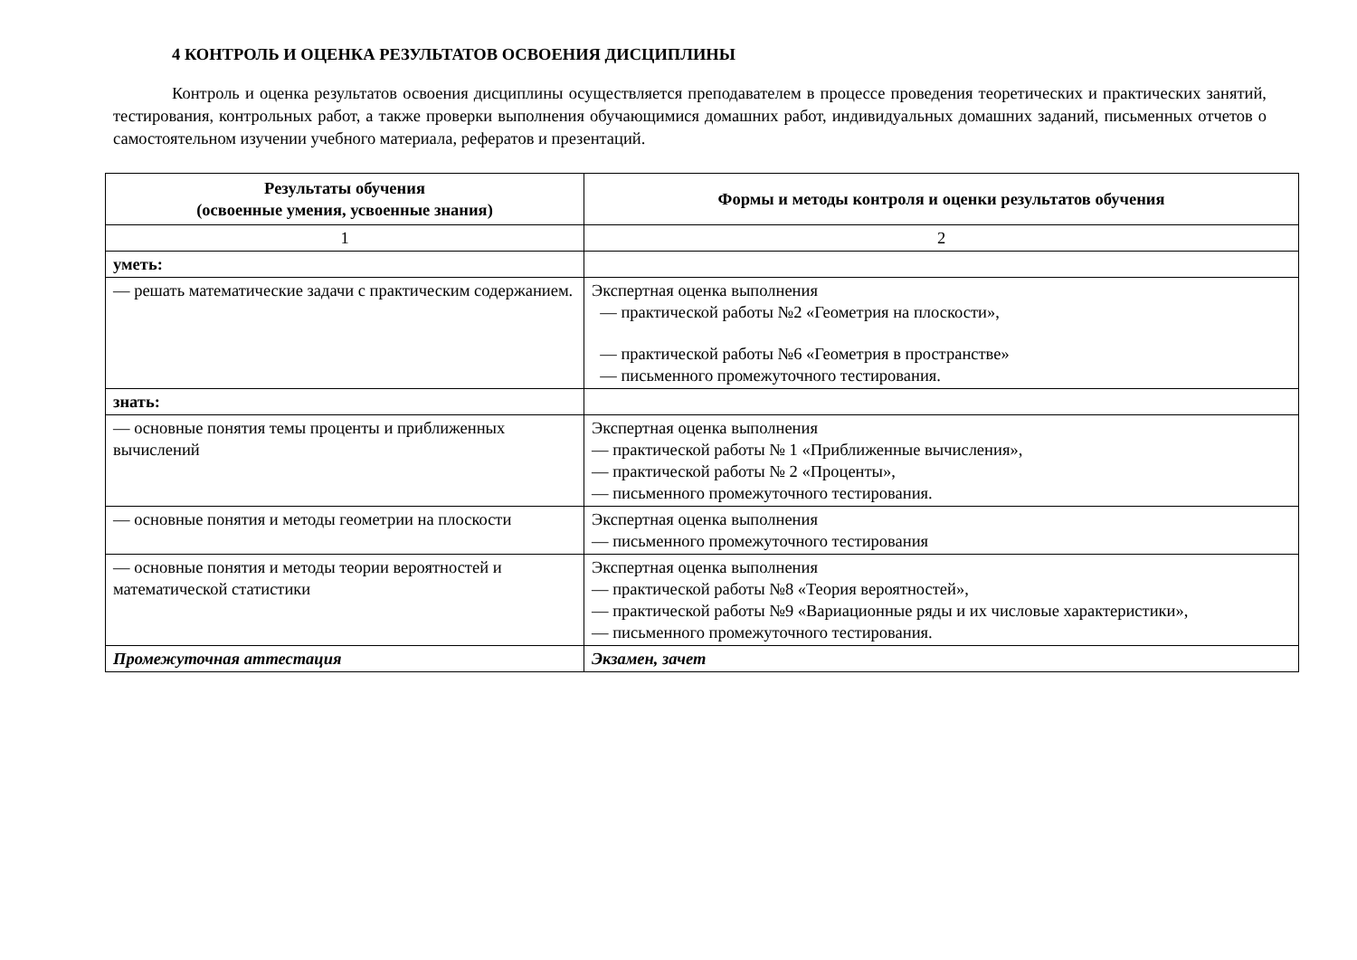4 КОНТРОЛЬ И ОЦЕНКА РЕЗУЛЬТАТОВ ОСВОЕНИЯ ДИСЦИПЛИНЫ
Контроль и оценка результатов освоения дисциплины осуществляется преподавателем в процессе проведения теоретических и практических занятий, тестирования, контрольных работ, а также проверки выполнения обучающимися домашних работ, индивидуальных домашних заданий, письменных отчетов о самостоятельном изучении учебного материала, рефератов и презентаций.
| Результаты обучения (освоенные умения, усвоенные знания) | Формы и методы контроля и оценки результатов обучения |
| --- | --- |
| 1 | 2 |
| уметь: | |
| — решать математические задачи с практическим содержанием. | Экспертная оценка выполнения — практической работы №2 «Геометрия на плоскости», — практической работы №6 «Геометрия в пространстве» — письменного промежуточного тестирования. |
| знать: | |
| — основные понятия темы проценты и приближенных вычислений | Экспертная оценка выполнения — практической работы № 1 «Приближенные вычисления», — практической работы № 2 «Проценты», — письменного промежуточного тестирования. |
| — основные понятия и методы геометрии на плоскости | Экспертная оценка выполнения — письменного промежуточного тестирования |
| — основные понятия и методы теории вероятностей и математической статистики | Экспертная оценка выполнения — практической работы №8 «Теория вероятностей», — практической работы №9 «Вариационные ряды и их числовые характеристики», — письменного промежуточного тестирования. |
| Промежуточная аттестация | Экзамен, зачет |